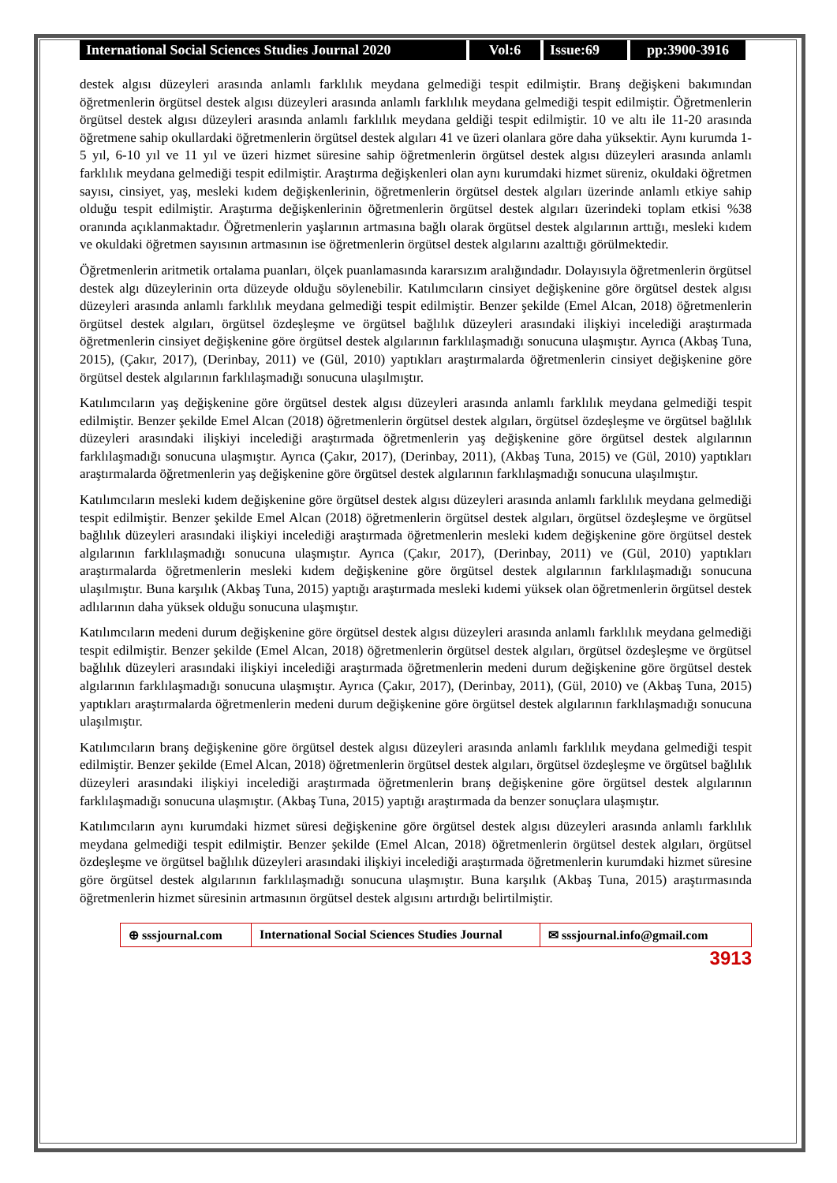International Social Sciences Studies Journal 2020
Vol:6 Issue:69 pp:3900-3916
destek algısı düzeyleri arasında anlamlı farklılık meydana gelmediği tespit edilmiştir. Branş değişkeni bakımından öğretmenlerin örgütsel destek algısı düzeyleri arasında anlamlı farklılık meydana gelmediği tespit edilmiştir. Öğretmenlerin örgütsel destek algısı düzeyleri arasında anlamlı farklılık meydana geldiği tespit edilmiştir. 10 ve altı ile 11-20 arasında öğretmene sahip okullardaki öğretmenlerin örgütsel destek algıları 41 ve üzeri olanlara göre daha yüksektir. Aynı kurumda 1-5 yıl, 6-10 yıl ve 11 yıl ve üzeri hizmet süresine sahip öğretmenlerin örgütsel destek algısı düzeyleri arasında anlamlı farklılık meydana gelmediği tespit edilmiştir. Araştırma değişkenleri olan aynı kurumdaki hizmet süreniz, okuldaki öğretmen sayısı, cinsiyet, yaş, mesleki kıdem değişkenlerinin, öğretmenlerin örgütsel destek algıları üzerinde anlamlı etkiye sahip olduğu tespit edilmiştir. Araştırma değişkenlerinin öğretmenlerin örgütsel destek algıları üzerindeki toplam etkisi %38 oranında açıklanmaktadır. Öğretmenlerin yaşlarının artmasına bağlı olarak örgütsel destek algılarının arttığı, mesleki kıdem ve okuldaki öğretmen sayısının artmasının ise öğretmenlerin örgütsel destek algılarını azalttığı görülmektedir.
Öğretmenlerin aritmetik ortalama puanları, ölçek puanlamasında kararsızım aralığındadır. Dolayısıyla öğretmenlerin örgütsel destek algı düzeylerinin orta düzeyde olduğu söylenebilir. Katılımcıların cinsiyet değişkenine göre örgütsel destek algısı düzeyleri arasında anlamlı farklılık meydana gelmediği tespit edilmiştir. Benzer şekilde (Emel Alcan, 2018) öğretmenlerin örgütsel destek algıları, örgütsel özdeşleşme ve örgütsel bağlılık düzeyleri arasındaki ilişkiyi incelediği araştırmada öğretmenlerin cinsiyet değişkenine göre örgütsel destek algılarının farklılaşmadığı sonucuna ulaşmıştır. Ayrıca (Akbaş Tuna, 2015), (Çakır, 2017), (Derinbay, 2011) ve (Gül, 2010) yaptıkları araştırmalarda öğretmenlerin cinsiyet değişkenine göre örgütsel destek algılarının farklılaşmadığı sonucuna ulaşılmıştır.
Katılımcıların yaş değişkenine göre örgütsel destek algısı düzeyleri arasında anlamlı farklılık meydana gelmediği tespit edilmiştir. Benzer şekilde Emel Alcan (2018) öğretmenlerin örgütsel destek algıları, örgütsel özdeşleşme ve örgütsel bağlılık düzeyleri arasındaki ilişkiyi incelediği araştırmada öğretmenlerin yaş değişkenine göre örgütsel destek algılarının farklılaşmadığı sonucuna ulaşmıştır. Ayrıca (Çakır, 2017), (Derinbay, 2011), (Akbaş Tuna, 2015) ve (Gül, 2010) yaptıkları araştırmalarda öğretmenlerin yaş değişkenine göre örgütsel destek algılarının farklılaşmadığı sonucuna ulaşılmıştır.
Katılımcıların mesleki kıdem değişkenine göre örgütsel destek algısı düzeyleri arasında anlamlı farklılık meydana gelmediği tespit edilmiştir. Benzer şekilde Emel Alcan (2018) öğretmenlerin örgütsel destek algıları, örgütsel özdeşleşme ve örgütsel bağlılık düzeyleri arasındaki ilişkiyi incelediği araştırmada öğretmenlerin mesleki kıdem değişkenine göre örgütsel destek algılarının farklılaşmadığı sonucuna ulaşmıştır. Ayrıca (Çakır, 2017), (Derinbay, 2011) ve (Gül, 2010) yaptıkları araştırmalarda öğretmenlerin mesleki kıdem değişkenine göre örgütsel destek algılarının farklılaşmadığı sonucuna ulaşılmıştır. Buna karşılık (Akbaş Tuna, 2015) yaptığı araştırmada mesleki kıdemi yüksek olan öğretmenlerin örgütsel destek adlılarının daha yüksek olduğu sonucuna ulaşmıştır.
Katılımcıların medeni durum değişkenine göre örgütsel destek algısı düzeyleri arasında anlamlı farklılık meydana gelmediği tespit edilmiştir. Benzer şekilde (Emel Alcan, 2018) öğretmenlerin örgütsel destek algıları, örgütsel özdeşleşme ve örgütsel bağlılık düzeyleri arasındaki ilişkiyi incelediği araştırmada öğretmenlerin medeni durum değişkenine göre örgütsel destek algılarının farklılaşmadığı sonucuna ulaşmıştır. Ayrıca (Çakır, 2017), (Derinbay, 2011), (Gül, 2010) ve (Akbaş Tuna, 2015) yaptıkları araştırmalarda öğretmenlerin medeni durum değişkenine göre örgütsel destek algılarının farklılaşmadığı sonucuna ulaşılmıştır.
Katılımcıların branş değişkenine göre örgütsel destek algısı düzeyleri arasında anlamlı farklılık meydana gelmediği tespit edilmiştir. Benzer şekilde (Emel Alcan, 2018) öğretmenlerin örgütsel destek algıları, örgütsel özdeşleşme ve örgütsel bağlılık düzeyleri arasındaki ilişkiyi incelediği araştırmada öğretmenlerin branş değişkenine göre örgütsel destek algılarının farklılaşmadığı sonucuna ulaşmıştır. (Akbaş Tuna, 2015) yaptığı araştırmada da benzer sonuçlara ulaşmıştır.
Katılımcıların aynı kurumdaki hizmet süresi değişkenine göre örgütsel destek algısı düzeyleri arasında anlamlı farklılık meydana gelmediği tespit edilmiştir. Benzer şekilde (Emel Alcan, 2018) öğretmenlerin örgütsel destek algıları, örgütsel özdeşleşme ve örgütsel bağlılık düzeyleri arasındaki ilişkiyi incelediği araştırmada öğretmenlerin kurumdaki hizmet süresine göre örgütsel destek algılarının farklılaşmadığı sonucuna ulaşmıştır. Buna karşılık (Akbaş Tuna, 2015) araştırmasında öğretmenlerin hizmet süresinin artmasının örgütsel destek algısını artırdığı belirtilmiştir.
⊕ sssjournal.com
International Social Sciences Studies Journal
✉ sssjournal.info@gmail.com
3913